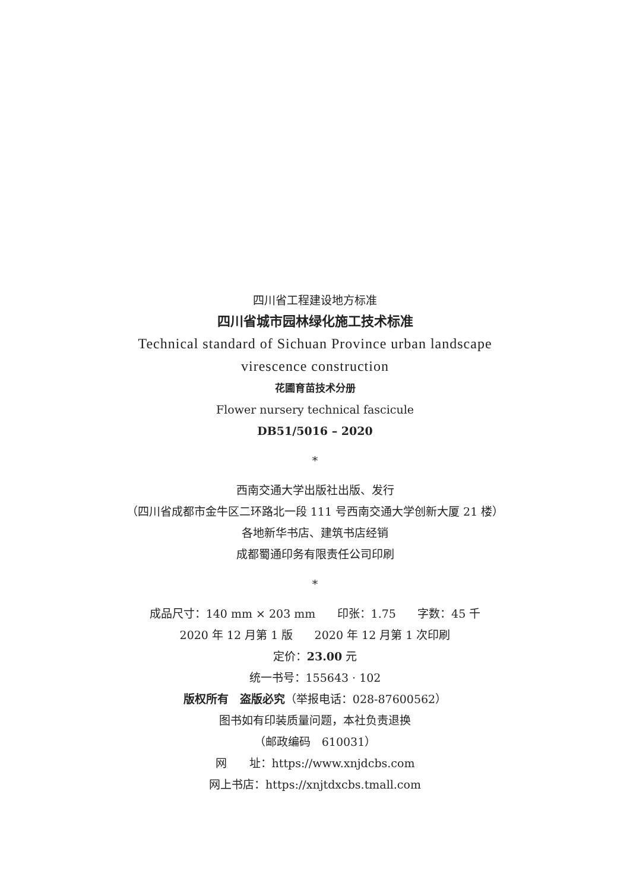四川省工程建设地方标准
四川省城市园林绿化施工技术标准
Technical standard of Sichuan Province urban landscape
virescence construction
花圃育苗技术分册
Flower nursery technical fascicule
DB51/5016 – 2020
*
西南交通大学出版社出版、发行
（四川省成都市金牛区二环路北一段 111 号西南交通大学创新大厦 21 楼）
各地新华书店、建筑书店经销
成都蜀通印务有限责任公司印刷
*
成品尺寸：140 mm × 203 mm 印张：1.75 字数：45 千
2020 年 12 月第 1 版 2020 年 12 月第 1 次印刷
定价：23.00 元
统一书号：155643 · 102
版权所有　盗版必究（举报电话：028-87600562）
图书如有印装质量问题，本社负责退换
（邮政编码　610031）
网　　址：https://www.xnjdcbs.com
网上书店：https://xnjtdxcbs.tmall.com